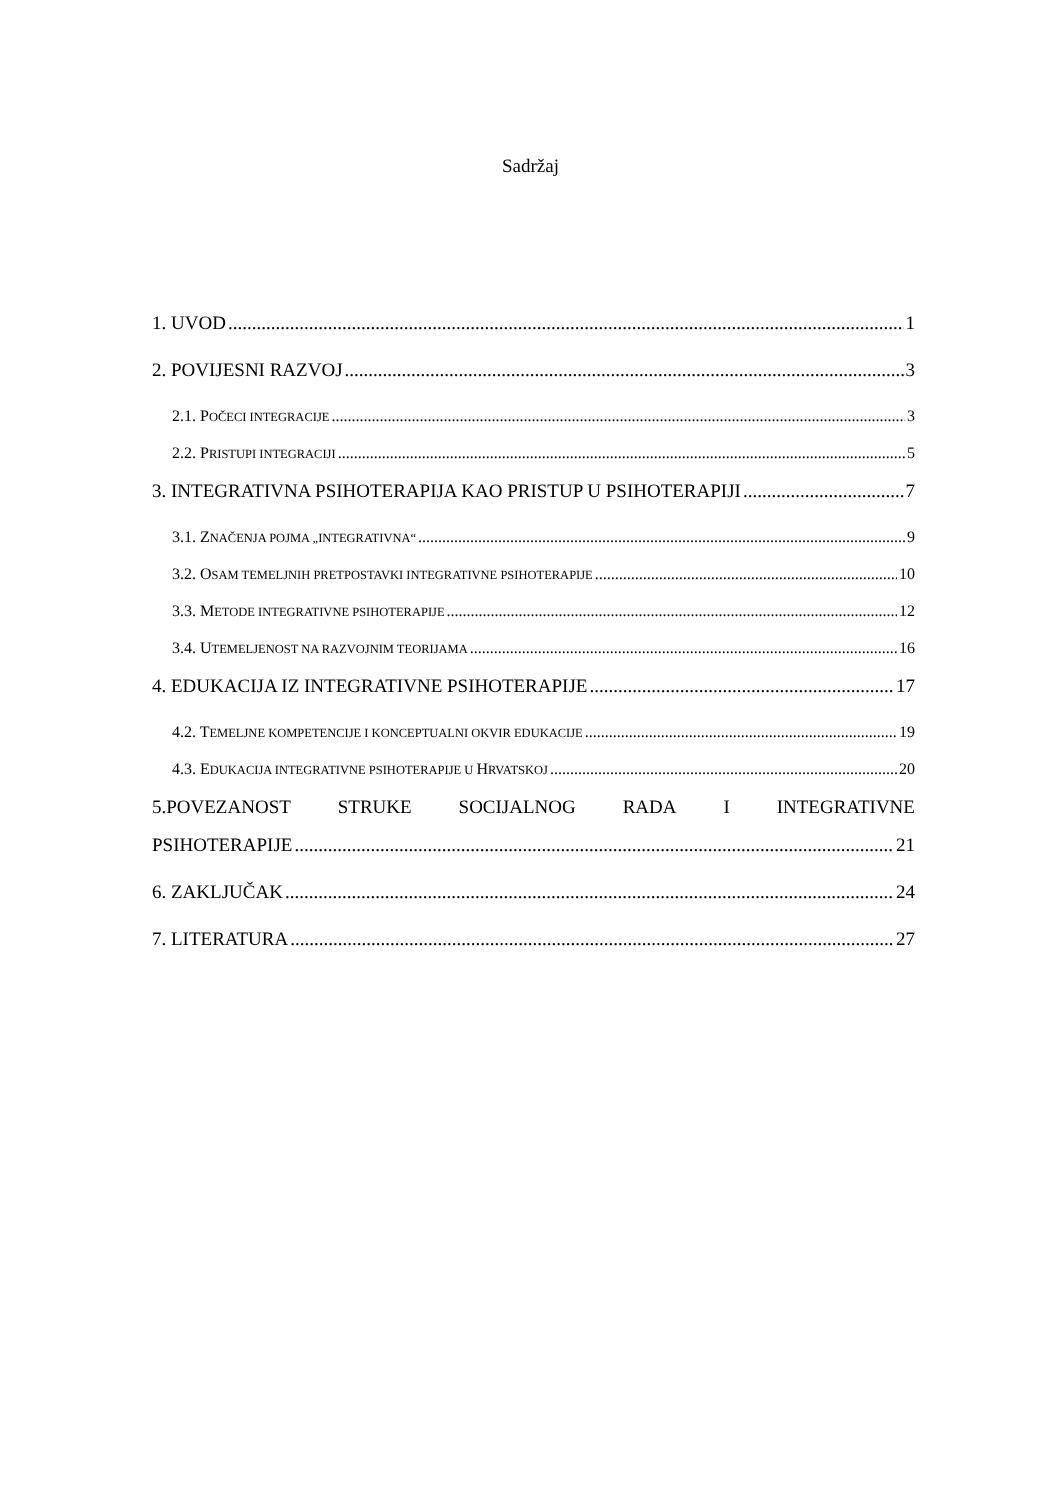Sadržaj
1. UVOD 1
2. POVIJESNI RAZVOJ 3
2.1. POČECI INTEGRACIJE 3
2.2. PRISTUPI INTEGRACIJI 5
3. INTEGRATIVNA PSIHOTERAPIJA KAO PRISTUP U PSIHOTERAPIJI 7
3.1. ZNAČENJA POJMA „INTEGRATIVNA“ 9
3.2. OSAM TEMELJNIH PRETPOSTAVKI INTEGRATIVNE PSIHOTERAPIJE 10
3.3. METODE INTEGRATIVNE PSIHOTERAPIJE 12
3.4. UTEMELJENOST NA RAZVOJNIM TEORIJAMA 16
4. EDUKACIJA IZ INTEGRATIVNE PSIHOTERAPIJE 17
4.2. TEMELJNE KOMPETENCIJE I KONCEPTUALNI OKVIR EDUKACIJE 19
4.3. EDUKACIJA INTEGRATIVNE PSIHOTERAPIJE U HRVATSKOJ 20
5.POVEZANOST STRUKE SOCIJALNOG RADA I INTEGRATIVNE
PSIHOTERAPIJE 21
6. ZAKLJUČAK 24
7. LITERATURA 27